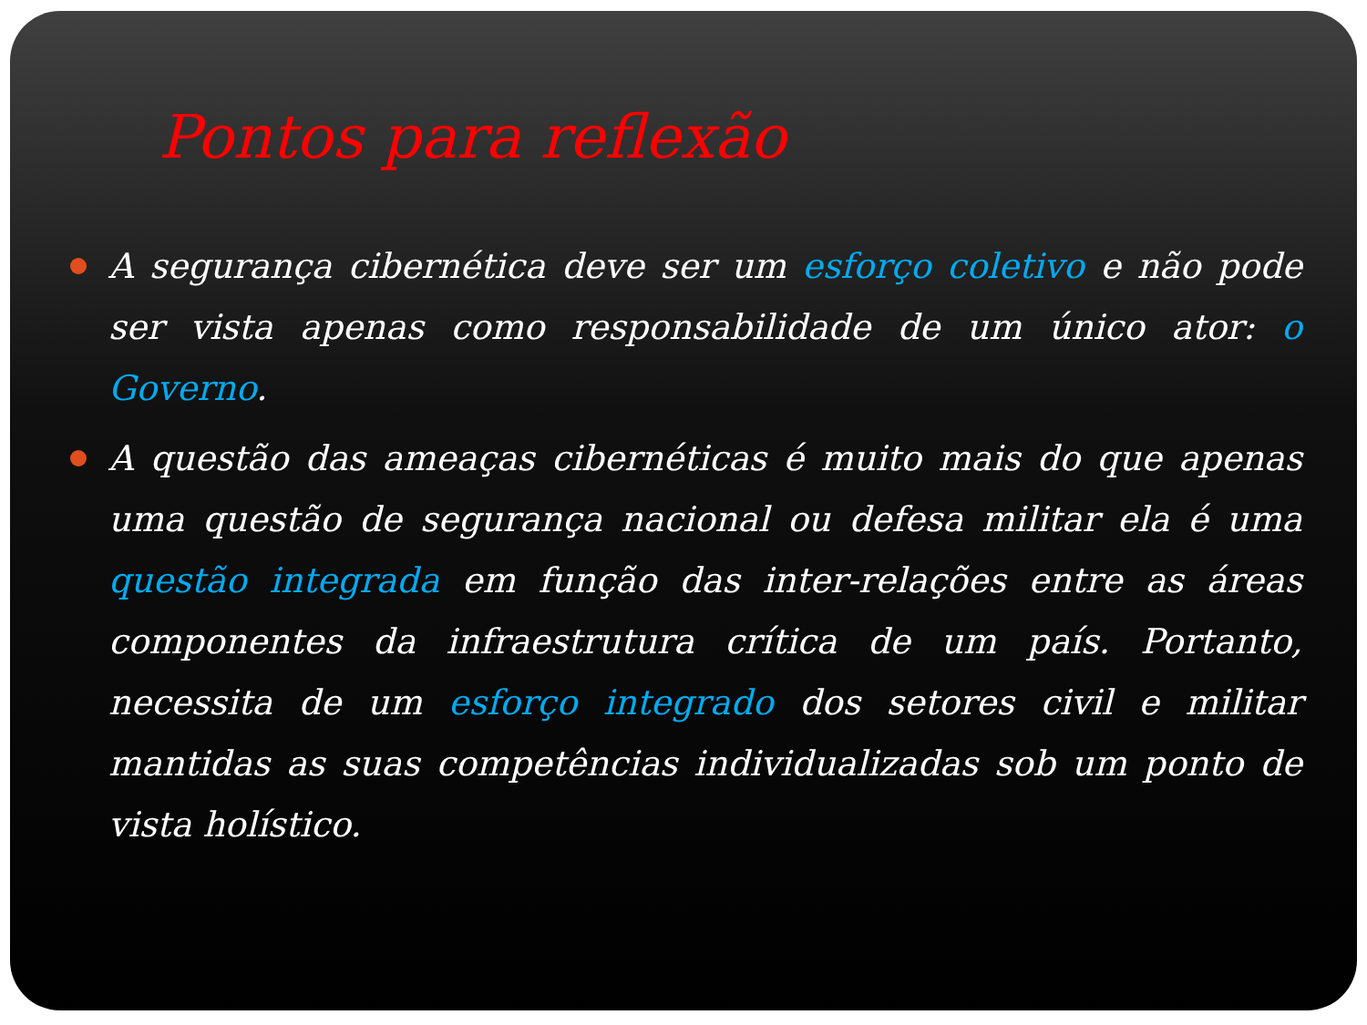Pontos para reflexão
A segurança cibernética deve ser um esforço coletivo e não pode ser vista apenas como responsabilidade de um único ator: o Governo.
A questão das ameaças cibernéticas é muito mais do que apenas uma questão de segurança nacional ou defesa militar ela é uma questão integrada em função das inter-relações entre as áreas componentes da infraestrutura crítica de um país. Portanto, necessita de um esforço integrado dos setores civil e militar mantidas as suas competências individualizadas sob um ponto de vista holístico.